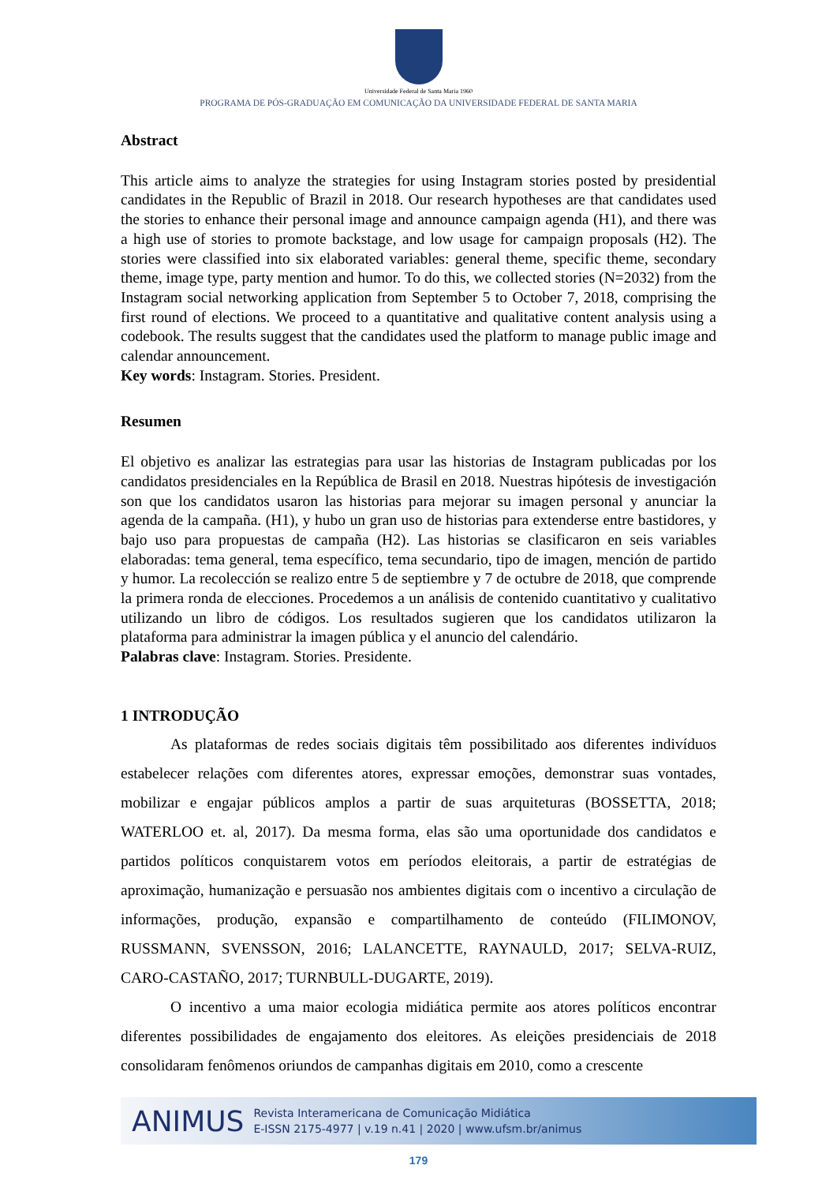Universidade Federal de Santa Maria 1960
PROGRAMA DE PÓS-GRADUAÇÃO EM COMUNICAÇÃO DA UNIVERSIDADE FEDERAL DE SANTA MARIA
Abstract
This article aims to analyze the strategies for using Instagram stories posted by presidential candidates in the Republic of Brazil in 2018. Our research hypotheses are that candidates used the stories to enhance their personal image and announce campaign agenda (H1), and there was a high use of stories to promote backstage, and low usage for campaign proposals (H2). The stories were classified into six elaborated variables: general theme, specific theme, secondary theme, image type, party mention and humor. To do this, we collected stories (N=2032) from the Instagram social networking application from September 5 to October 7, 2018, comprising the first round of elections. We proceed to a quantitative and qualitative content analysis using a codebook. The results suggest that the candidates used the platform to manage public image and calendar announcement.
Key words: Instagram. Stories. President.
Resumen
El objetivo es analizar las estrategias para usar las historias de Instagram publicadas por los candidatos presidenciales en la República de Brasil en 2018. Nuestras hipótesis de investigación son que los candidatos usaron las historias para mejorar su imagen personal y anunciar la agenda de la campaña. (H1), y hubo un gran uso de historias para extenderse entre bastidores, y bajo uso para propuestas de campaña (H2). Las historias se clasificaron en seis variables elaboradas: tema general, tema específico, tema secundario, tipo de imagen, mención de partido y humor. La recolección se realizo entre 5 de septiembre y 7 de octubre de 2018, que comprende la primera ronda de elecciones. Procedemos a un análisis de contenido cuantitativo y cualitativo utilizando un libro de códigos. Los resultados sugieren que los candidatos utilizaron la plataforma para administrar la imagen pública y el anuncio del calendário.
Palabras clave: Instagram. Stories. Presidente.
1 INTRODUÇÃO
As plataformas de redes sociais digitais têm possibilitado aos diferentes indivíduos estabelecer relações com diferentes atores, expressar emoções, demonstrar suas vontades, mobilizar e engajar públicos amplos a partir de suas arquiteturas (BOSSETTA, 2018; WATERLOO et. al, 2017). Da mesma forma, elas são uma oportunidade dos candidatos e partidos políticos conquistarem votos em períodos eleitorais, a partir de estratégias de aproximação, humanização e persuasão nos ambientes digitais com o incentivo a circulação de informações, produção, expansão e compartilhamento de conteúdo (FILIMONOV, RUSSMANN, SVENSSON, 2016; LALANCETTE, RAYNAULD, 2017; SELVA-RUIZ, CARO-CASTAÑO, 2017; TURNBULL-DUGARTE, 2019).
O incentivo a uma maior ecologia midiática permite aos atores políticos encontrar diferentes possibilidades de engajamento dos eleitores. As eleições presidenciais de 2018 consolidaram fenômenos oriundos de campanhas digitais em 2010, como a crescente
ANIMUS
Revista Interamericana de Comunicação Midiática
E-ISSN 2175-4977 | v.19 n.41 | 2020 | www.ufsm.br/animus
179